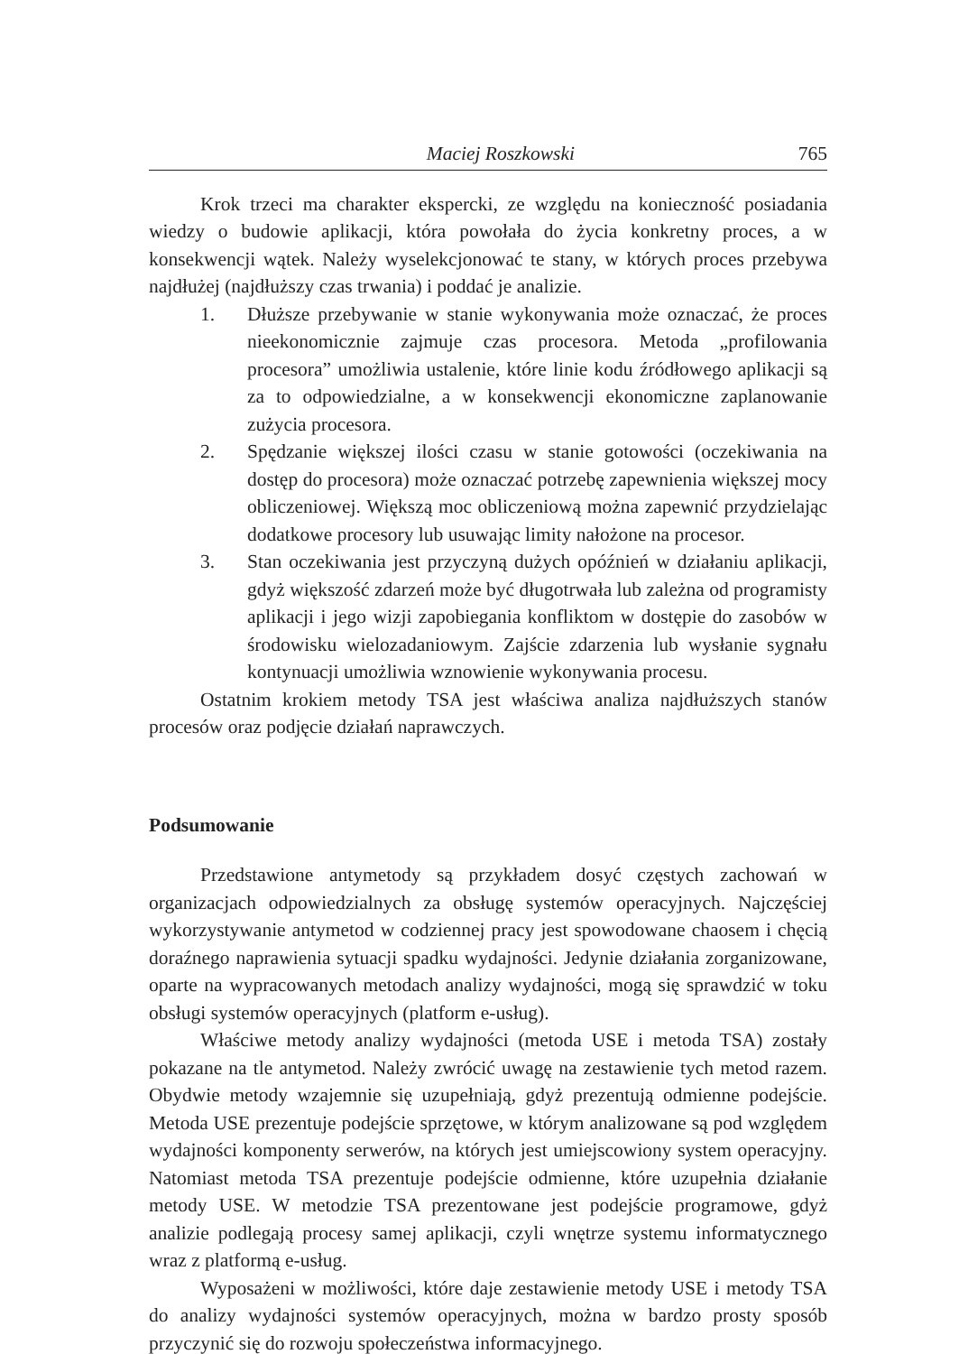Maciej Roszkowski 765
Krok trzeci ma charakter ekspercki, ze względu na konieczność posiadania wiedzy o budowie aplikacji, która powołała do życia konkretny proces, a w konsekwencji wątek. Należy wyselekcjonować te stany, w których proces przebywa najdłużej (najdłuższy czas trwania) i poddać je analizie.
1. Dłuższe przebywanie w stanie wykonywania może oznaczać, że proces nieekonomicznie zajmuje czas procesora. Metoda „profilowania procesora” umożliwia ustalenie, które linie kodu źródłowego aplikacji są za to odpowiedzialne, a w konsekwencji ekonomiczne zaplanowanie zużycia procesora.
2. Spędzanie większej ilości czasu w stanie gotowości (oczekiwania na dostęp do procesora) może oznaczać potrzebę zapewnienia większej mocy obliczeniowej. Większą moc obliczeniową można zapewnić przydzielając dodatkowe procesory lub usuwając limity nałożone na procesor.
3. Stan oczekiwania jest przyczyną dużych opóźnień w działaniu aplikacji, gdyż większość zdarzeń może być długotrwała lub zależna od programisty aplikacji i jego wizji zapobiegania konfliktom w dostępie do zasobów w środowisku wielozadaniowym. Zajście zdarzenia lub wysłanie sygnału kontynuacji umożliwia wznowienie wykonywania procesu.
Ostatnim krokiem metody TSA jest właściwa analiza najdłuższych stanów procesów oraz podjęcie działań naprawczych.
Podsumowanie
Przedstawione antymetody są przykładem dosyć częstych zachowań w organizacjach odpowiedzialnych za obsługę systemów operacyjnych. Najczęściej wykorzystywanie antymetod w codziennej pracy jest spowodowane chaosem i chęcią doraźnego naprawienia sytuacji spadku wydajności. Jedynie działania zorganizowane, oparte na wypracowanych metodach analizy wydajności, mogą się sprawdzić w toku obsługi systemów operacyjnych (platform e-usług).
Właściwe metody analizy wydajności (metoda USE i metoda TSA) zostały pokazane na tle antymetod. Należy zwrócić uwagę na zestawienie tych metod razem. Obydwie metody wzajemnie się uzupełniają, gdyż prezentują odmienne podejście. Metoda USE prezentuje podejście sprzętowe, w którym analizowane są pod względem wydajności komponenty serwerów, na których jest umiejscowiony system operacyjny. Natomiast metoda TSA prezentuje podejście odmienne, które uzupełnia działanie metody USE. W metodzie TSA prezentowane jest podejście programowe, gdyż analizie podlegają procesy samej aplikacji, czyli wnętrze systemu informatycznego wraz z platformą e-usług.
Wyposażeni w możliwości, które daje zestawienie metody USE i metody TSA do analizy wydajności systemów operacyjnych, można w bardzo prosty sposób przyczynić się do rozwoju społeczeństwa informacyjnego.